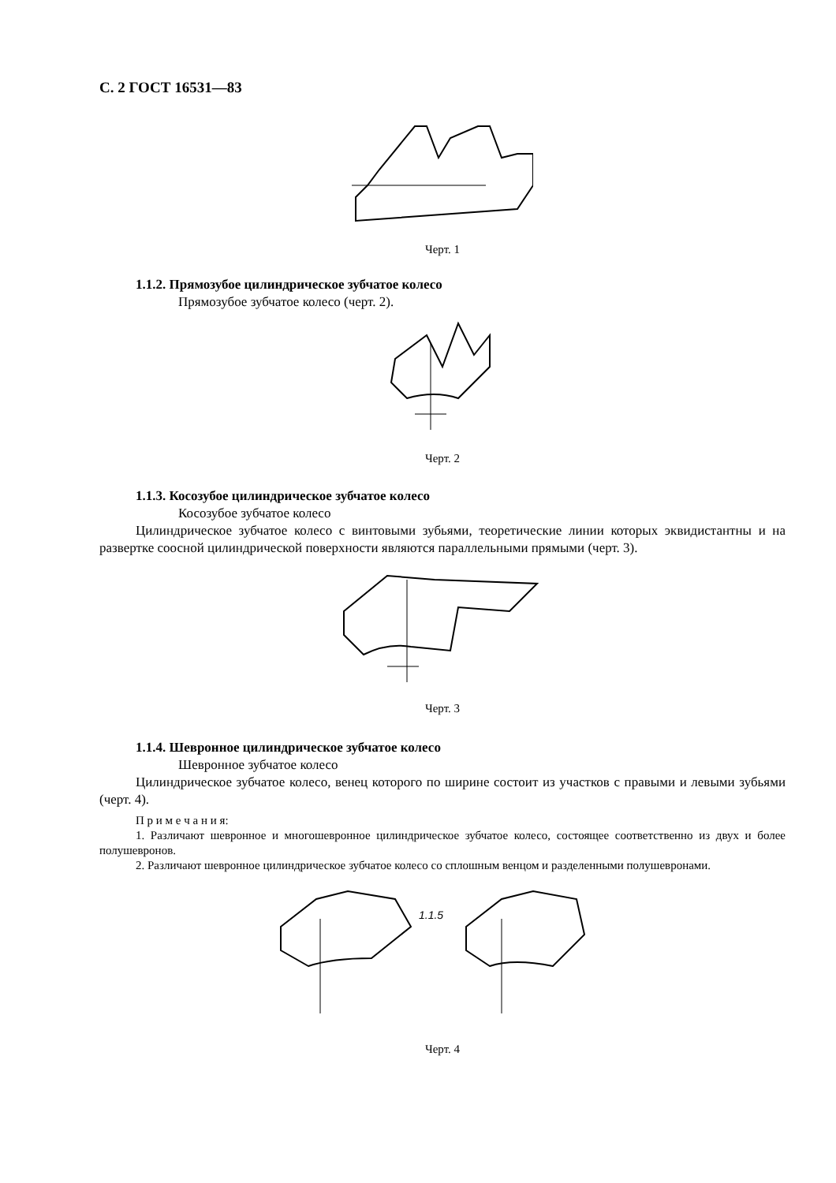С. 2 ГОСТ 16531—83
Черт. 1
1.1.2. Прямозубое цилиндрическое зубчатое колесо
Прямозубое зубчатое колесо (черт. 2).
Черт. 2
1.1.3. Косозубое цилиндрическое зубчатое колесо
Косозубое зубчатое колесо
Цилиндрическое зубчатое колесо с винтовыми зубьями, теоретические линии которых эквидистантны и на развертке соосной цилиндрической поверхности являются параллельными прямыми (черт. 3).
Черт. 3
1.1.4. Шевронное цилиндрическое зубчатое колесо
Шевронное зубчатое колесо
Цилиндрическое зубчатое колесо, венец которого по ширине состоит из участков с правыми и левыми зубьями (черт. 4).
П р и м е ч а н и я:
1. Различают шевронное и многошевронное цилиндрическое зубчатое колесо, состоящее соответственно из двух и более полушевронов.
2. Различают шевронное цилиндрическое зубчатое колесо со сплошным венцом и разделенными полушевронами.
1.1.5
Черт. 4